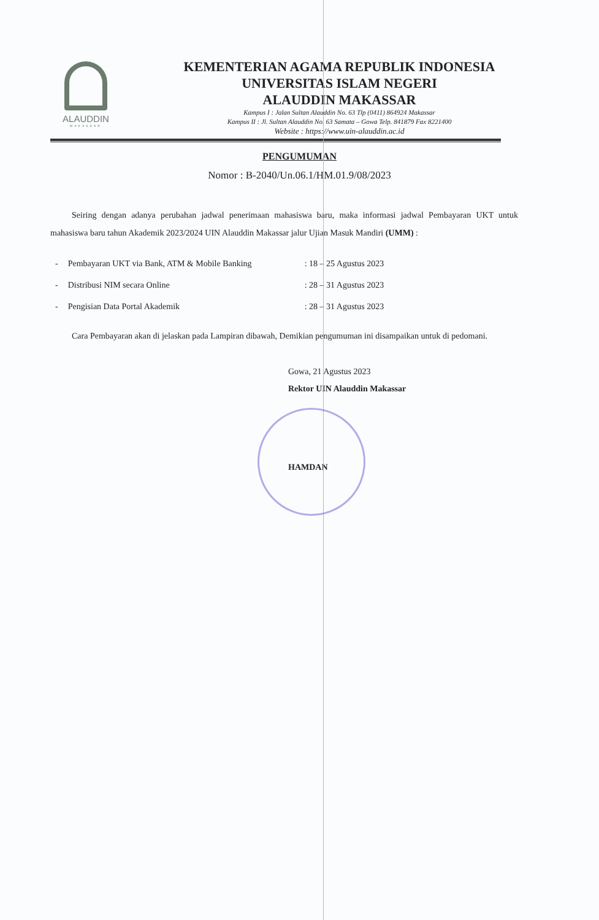ALAUDDIN
MAKASSAR
KEMENTERIAN AGAMA REPUBLIK INDONESIA
UNIVERSITAS ISLAM NEGERI
ALAUDDIN MAKASSAR
Kampus I : Jalan Sultan Alauddin No. 63 Tlp (0411) 864924 Makassar
Kampus II : Jl. Sultan Alauddin No. 63 Samata – Gowa Telp. 841879 Fax 8221400
Website : https://www.uin-alauddin.ac.id
PENGUMUMAN
Nomor : B-2040/Un.06.1/HM.01.9/08/2023
Seiring dengan adanya perubahan jadwal penerimaan mahasiswa baru, maka informasi jadwal Pembayaran UKT untuk mahasiswa baru tahun Akademik 2023/2024 UIN Alauddin Makassar jalur Ujian Masuk Mandiri (UMM) :
| - | Pembayaran UKT via Bank, ATM & Mobile Banking | : 18 – 25 Agustus 2023 |
| - | Distribusi NIM secara Online | : 28 – 31 Agustus 2023 |
| - | Pengisian Data Portal Akademik | : 28 – 31 Agustus 2023 |
Cara Pembayaran akan di jelaskan pada Lampiran dibawah, Demikian pengumuman ini disampaikan untuk di pedomani.
Gowa, 21 Agustus 2023
Rektor UIN Alauddin Makassar
HAMDAN